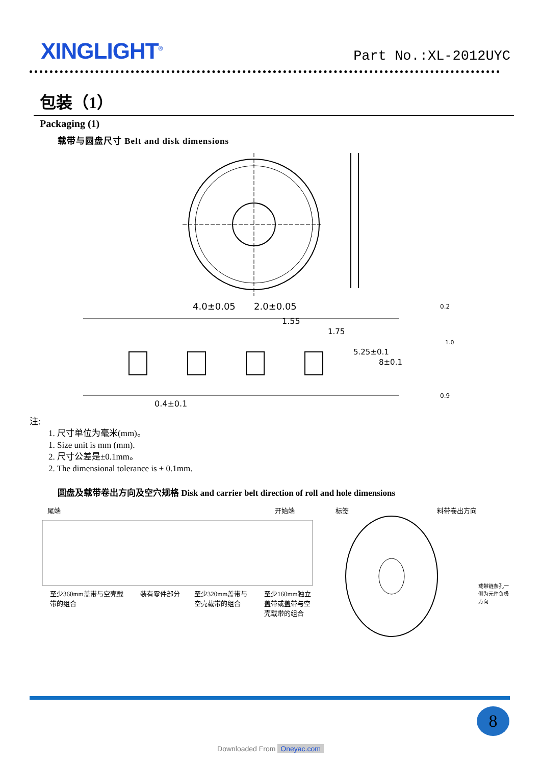XINGLIGHT<sup>®</sup>
Part No.:XL-2012UYC
包装（1）
Packaging (1)
载带与圆盘尺寸 Belt and disk dimensions
4.0±0.05
2.0±0.05
1.55
1.75
5.25±0.1
8±0.1
0.2
1.0
0.9
0.4±0.1
注:
1. 尺寸单位为毫米(mm)。
1. Size unit is mm (mm).
2. 尺寸公差是±0.1mm。
2. The dimensional tolerance is ± 0.1mm.
圆盘及载带卷出方向及空穴规格 Disk and carrier belt direction of roll and hole dimensions
尾端 开始端
至少360mm盖带与空壳载带的组合 装有零件部分 至少320mm盖带与空壳载带的组合 至少160mm独立盖带或盖带与空壳载带的组合
标签 料带卷出方向
载带链条孔一侧为元件负极方向
8
Downloaded From Oneyac.com